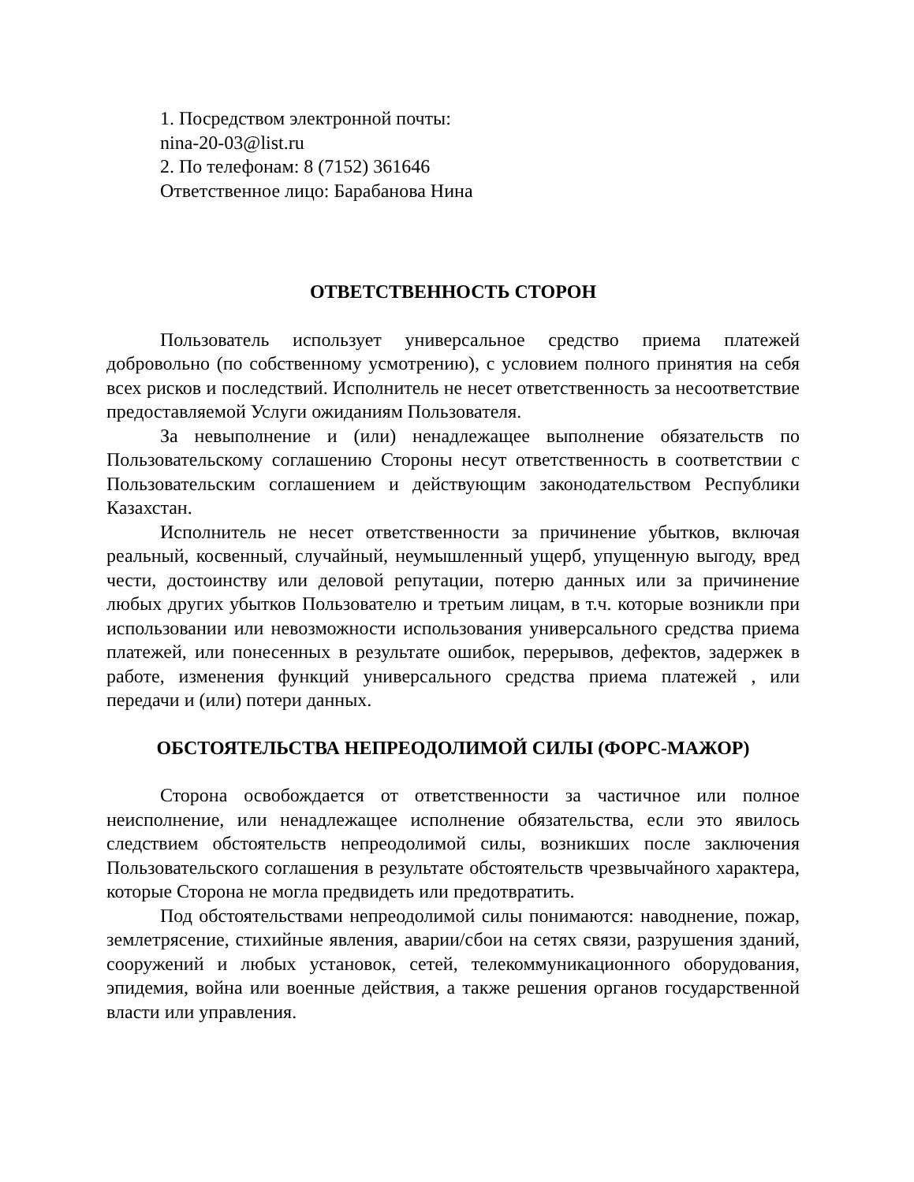1. Посредством электронной почты:
nina-20-03@list.ru
2. По телефонам: 8 (7152) 361646
Ответственное лицо: Барабанова Нина
ОТВЕТСТВЕННОСТЬ СТОРОН
Пользователь использует универсальное средство приема платежей добровольно (по собственному усмотрению), с условием полного принятия на себя всех рисков и последствий. Исполнитель не несет ответственность за несоответствие предоставляемой Услуги ожиданиям Пользователя.
За невыполнение и (или) ненадлежащее выполнение обязательств по Пользовательскому соглашению Стороны несут ответственность в соответствии с Пользовательским соглашением и действующим законодательством Республики Казахстан.
Исполнитель не несет ответственности за причинение убытков, включая реальный, косвенный, случайный, неумышленный ущерб, упущенную выгоду, вред чести, достоинству или деловой репутации, потерю данных или за причинение любых других убытков Пользователю и третьим лицам, в т.ч. которые возникли при использовании или невозможности использования универсального средства приема платежей, или понесенных в результате ошибок, перерывов, дефектов, задержек в работе, изменения функций универсального средства приема платежей , или передачи и (или) потери данных.
ОБСТОЯТЕЛЬСТВА НЕПРЕОДОЛИМОЙ СИЛЫ (ФОРС-МАЖОР)
Сторона освобождается от ответственности за частичное или полное неисполнение, или ненадлежащее исполнение обязательства, если это явилось следствием обстоятельств непреодолимой силы, возникших после заключения Пользовательского соглашения в результате обстоятельств чрезвычайного характера, которые Сторона не могла предвидеть или предотвратить.
Под обстоятельствами непреодолимой силы понимаются: наводнение, пожар, землетрясение, стихийные явления, аварии/сбои на сетях связи, разрушения зданий, сооружений и любых установок, сетей, телекоммуникационного оборудования, эпидемия, война или военные действия, а также решения органов государственной власти или управления.